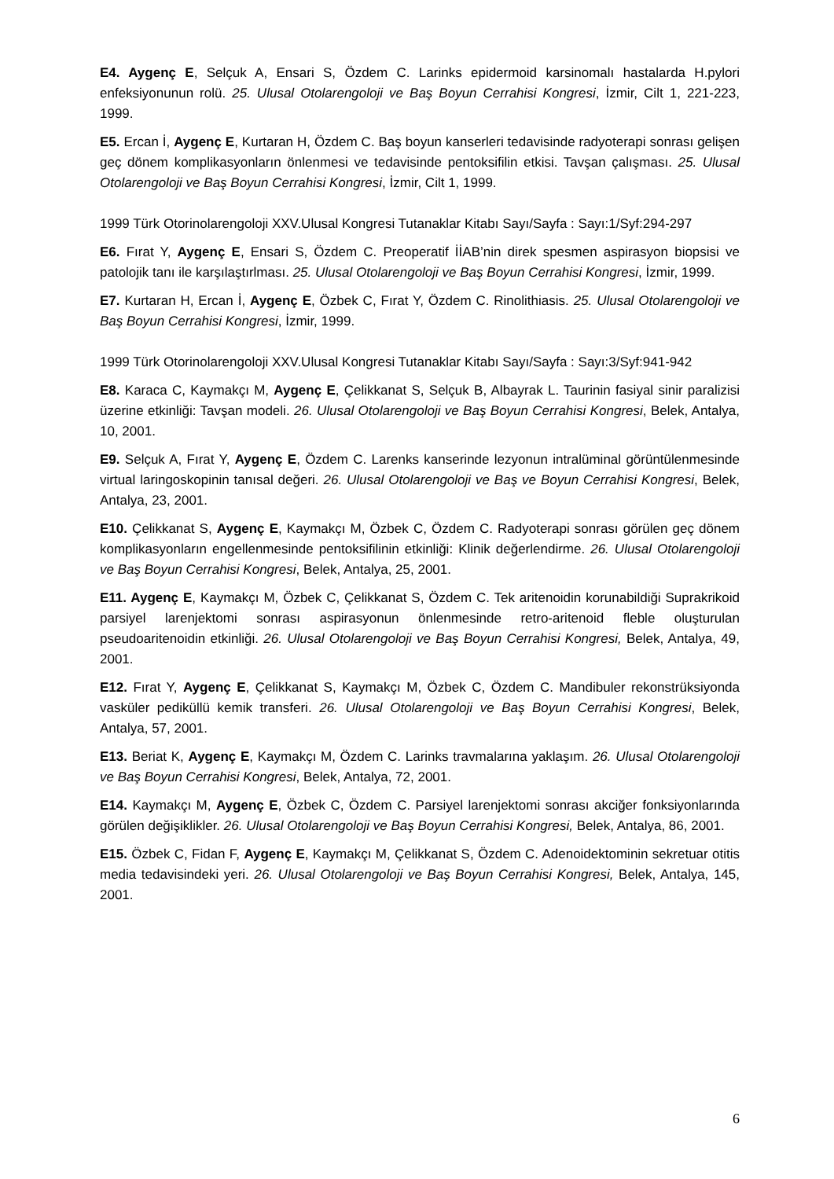E4. Aygenç E, Selçuk A, Ensari S, Özdem C. Larinks epidermoid karsinomalı hastalarda H.pylori enfeksiyonunun rolü. 25. Ulusal Otolarengoloji ve Baş Boyun Cerrahisi Kongresi, İzmir, Cilt 1, 221-223, 1999.
E5. Ercan İ, Aygenç E, Kurtaran H, Özdem C. Baş boyun kanserleri tedavisinde radyoterapi sonrası gelişen geç dönem komplikasyonların önlenmesi ve tedavisinde pentoksifilin etkisi. Tavşan çalışması. 25. Ulusal Otolarengoloji ve Baş Boyun Cerrahisi Kongresi, İzmir, Cilt 1, 1999.
1999 Türk Otorinolarengoloji XXV.Ulusal Kongresi Tutanaklar Kitabı Sayı/Sayfa : Sayı:1/Syf:294-297
E6. Fırat Y, Aygenç E, Ensari S, Özdem C. Preoperatif İİAB’nin direk spesmen aspirasyon biopsisi ve patolojik tanı ile karşılaştırlması. 25. Ulusal Otolarengoloji ve Baş Boyun Cerrahisi Kongresi, İzmir, 1999.
E7. Kurtaran H, Ercan İ, Aygenç E, Özbek C, Fırat Y, Özdem C. Rinolithiasis. 25. Ulusal Otolarengoloji ve Baş Boyun Cerrahisi Kongresi, İzmir, 1999.
1999 Türk Otorinolarengoloji XXV.Ulusal Kongresi Tutanaklar Kitabı Sayı/Sayfa : Sayı:3/Syf:941-942
E8. Karaca C, Kaymakçı M, Aygenç E, Çelikkanat S, Selçuk B, Albayrak L. Taurinin fasiyal sinir paralizisi üzerine etkinliği: Tavşan modeli. 26. Ulusal Otolarengoloji ve Baş Boyun Cerrahisi Kongresi, Belek, Antalya, 10, 2001.
E9. Selçuk A, Fırat Y, Aygenç E, Özdem C. Larenks kanserinde lezyonun intralüminal görüntülenmesinde virtual laringoskopinin tanısal değeri. 26. Ulusal Otolarengoloji ve Baş ve Boyun Cerrahisi Kongresi, Belek, Antalya, 23, 2001.
E10. Çelikkanat S, Aygenç E, Kaymakçı M, Özbek C, Özdem C. Radyoterapi sonrası görülen geç dönem komplikasyonların engellenmesinde pentoksifilinin etkinliği: Klinik değerlendirme. 26. Ulusal Otolarengoloji ve Baş Boyun Cerrahisi Kongresi, Belek, Antalya, 25, 2001.
E11. Aygenç E, Kaymakçı M, Özbek C, Çelikkanat S, Özdem C. Tek aritenoidin korunabildiği Suprakrikoid parsiyel larenjektomi sonrası aspirasyonun önlenmesinde retro-aritenoid fleble oluşturulan pseudoaritenoidin etkinliği. 26. Ulusal Otolarengoloji ve Baş Boyun Cerrahisi Kongresi, Belek, Antalya, 49, 2001.
E12. Fırat Y, Aygenç E, Çelikkanat S, Kaymakçı M, Özbek C, Özdem C. Mandibuler rekonstrüksiyonda vasküler pediküllü kemik transferi. 26. Ulusal Otolarengoloji ve Baş Boyun Cerrahisi Kongresi, Belek, Antalya, 57, 2001.
E13. Beriat K, Aygenç E, Kaymakçı M, Özdem C. Larinks travmalarına yaklaşım. 26. Ulusal Otolarengoloji ve Baş Boyun Cerrahisi Kongresi, Belek, Antalya, 72, 2001.
E14. Kaymakçı M, Aygenç E, Özbek C, Özdem C. Parsiyel larenjektomi sonrası akciğer fonksiyonlarında görülen değişiklikler. 26. Ulusal Otolarengoloji ve Baş Boyun Cerrahisi Kongresi, Belek, Antalya, 86, 2001.
E15. Özbek C, Fidan F, Aygenç E, Kaymakçı M, Çelikkanat S, Özdem C. Adenoidektominin sekretuar otitis media tedavisindeki yeri. 26. Ulusal Otolarengoloji ve Baş Boyun Cerrahisi Kongresi, Belek, Antalya, 145, 2001.
6